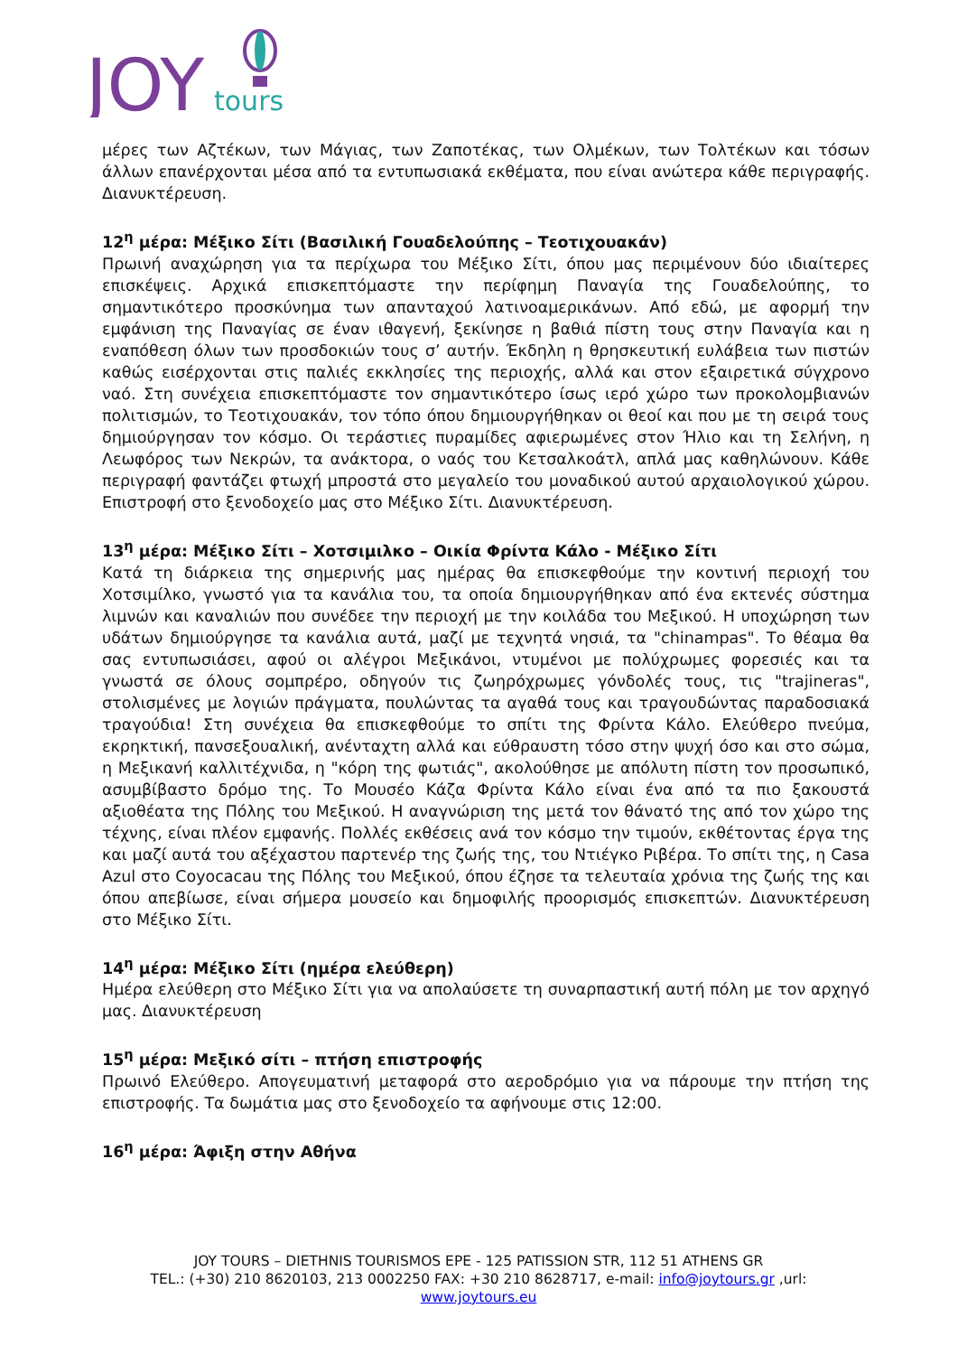JOY
tours
μέρες των Αζτέκων, των Μάγιας, των Ζαποτέκας, των Ολμέκων, των Τολτέκων και τόσων άλλων επανέρχονται μέσα από τα εντυπωσιακά εκθέματα, που είναι ανώτερα κάθε περιγραφής. Διανυκτέρευση.
12<sup>η</sup> μέρα: Μέξικο Σίτι (Βασιλική Γουαδελούπης – Τεοτιχουακάν)
Πρωινή αναχώρηση για τα περίχωρα του Μέξικο Σίτι, όπου μας περιμένουν δύο ιδιαίτερες επισκέψεις. Αρχικά επισκεπτόμαστε την περίφημη Παναγία της Γουαδελούπης, το σημαντικότερο προσκύνημα των απανταχού λατινοαμερικάνων. Από εδώ, με αφορμή την εμφάνιση της Παναγίας σε έναν ιθαγενή, ξεκίνησε η βαθιά πίστη τους στην Παναγία και η εναπόθεση όλων των προσδοκιών τους σ’ αυτήν. Έκδηλη η θρησκευτική ευλάβεια των πιστών καθώς εισέρχονται στις παλιές εκκλησίες της περιοχής, αλλά και στον εξαιρετικά σύγχρονο ναό. Στη συνέχεια επισκεπτόμαστε τον σημαντικότερο ίσως ιερό χώρο των προκολομβιανών πολιτισμών, το Τεοτιχουακάν, τον τόπο όπου δημιουργήθηκαν οι θεοί και που με τη σειρά τους δημιούργησαν τον κόσμο. Οι τεράστιες πυραμίδες αφιερωμένες στον Ήλιο και τη Σελήνη, η Λεωφόρος των Νεκρών, τα ανάκτορα, ο ναός του Κετσαλκοάτλ, απλά μας καθηλώνουν. Κάθε περιγραφή φαντάζει φτωχή μπροστά στο μεγαλείο του μοναδικού αυτού αρχαιολογικού χώρου. Επιστροφή στο ξενοδοχείο μας στο Μέξικο Σίτι. Διανυκτέρευση.
13<sup>η</sup> μέρα: Μέξικο Σίτι – Χοτσιμιλκο – Οικία Φρίντα Κάλο - Μέξικο Σίτι
Κατά τη διάρκεια της σημερινής μας ημέρας θα επισκεφθούμε την κοντινή περιοχή του Χοτσιμίλκο, γνωστό για τα κανάλια του, τα οποία δημιουργήθηκαν από ένα εκτενές σύστημα λιμνών και καναλιών που συνέδεε την περιοχή με την κοιλάδα του Μεξικού. Η υποχώρηση των υδάτων δημιούργησε τα κανάλια αυτά, μαζί με τεχνητά νησιά, τα "chinampas". Το θέαμα θα σας εντυπωσιάσει, αφού οι αλέγροι Μεξικάνοι, ντυμένοι με πολύχρωμες φορεσιές και τα γνωστά σε όλους σομπρέρο, οδηγούν τις ζωηρόχρωμες γόνδολές τους, τις "trajineras", στολισμένες με λογιών πράγματα, πουλώντας τα αγαθά τους και τραγουδώντας παραδοσιακά τραγούδια! Στη συνέχεια θα επισκεφθούμε το σπίτι της Φρίντα Κάλο. Ελεύθερο πνεύμα, εκρηκτική, πανσεξουαλική, ανένταχτη αλλά και εύθραυστη τόσο στην ψυχή όσο και στο σώμα, η Μεξικανή καλλιτέχνιδα, η "κόρη της φωτιάς", ακολούθησε με απόλυτη πίστη τον προσωπικό, ασυμβίβαστο δρόμο της. Το Μουσέο Κάζα Φρίντα Κάλο είναι ένα από τα πιο ξακουστά αξιοθέατα της Πόλης του Μεξικού. Η αναγνώριση της μετά τον θάνατό της από τον χώρο της τέχνης, είναι πλέον εμφανής. Πολλές εκθέσεις ανά τον κόσμο την τιμούν, εκθέτοντας έργα της και μαζί αυτά του αξέχαστου παρτενέρ της ζωής της, του Ντιέγκο Ριβέρα. Το σπίτι της, η Casa Azul στο Coyocacau της Πόλης του Μεξικού, όπου έζησε τα τελευταία χρόνια της ζωής της και όπου απεβίωσε, είναι σήμερα μουσείο και δημοφιλής προορισμός επισκεπτών. Διανυκτέρευση στο Μέξικο Σίτι.
14<sup>η</sup> μέρα: Μέξικο Σίτι (ημέρα ελεύθερη)
Ημέρα ελεύθερη στο Μέξικο Σίτι για να απολαύσετε τη συναρπαστική αυτή πόλη με τον αρχηγό μας. Διανυκτέρευση
15<sup>η</sup> μέρα: Μεξικό σίτι – πτήση επιστροφής
Πρωινό Ελεύθερο. Απογευματινή μεταφορά στο αεροδρόμιο για να πάρουμε την πτήση της επιστροφής. Τα δωμάτια μας στο ξενοδοχείο τα αφήνουμε στις 12:00.
16<sup>η</sup> μέρα: Άφιξη στην Αθήνα
JOY TOURS – DIETHNIS TOURISMOS EPE - 125 PATISSION STR, 112 51 ATHENS GR
TEL.: (+30) 210 8620103, 213 0002250 FAX: +30 210 8628717, e-mail: info@joytours.gr ,url:
www.joytours.eu